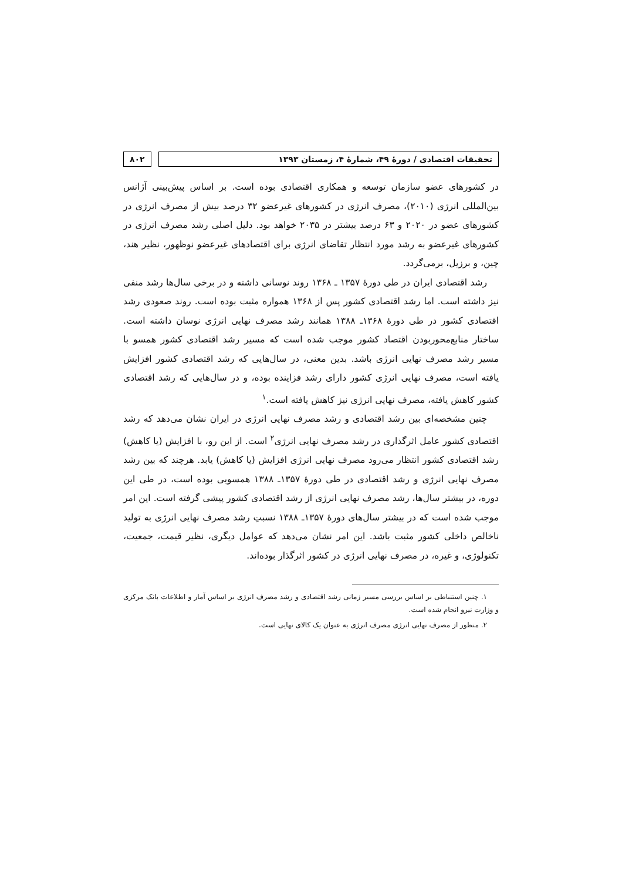تحقیقات اقتصادی / دورهٔ ۴۹، شمارهٔ ۴، زمستان ۱۳۹۳
۸۰۲
در کشورهای عضو سازمان توسعه و همکاری اقتصادی بوده است. بر اساس پیش‌بینی آژانس بین‌المللی انرژی (۲۰۱۰)، مصرف انرژی در کشورهای غیرعضو ۳۲ درصد بیش از مصرف انرژی در کشورهای عضو در ۲۰۲۰ و ۶۳ درصد بیشتر در ۲۰۳۵ خواهد بود. دلیل اصلی رشد مصرف انرژی در کشورهای غیرعضو به رشد مورد انتظار تقاضای انرژی برای اقتصادهای غیرعضو نوظهور، نظیر هند، چین، و برزیل، برمی‌گردد.
رشد اقتصادی ایران در طی دورهٔ ۱۳۵۷ ـ ۱۳۶۸ روند نوسانی داشته و در برخی سال‌ها رشد منفی نیز داشته است. اما رشد اقتصادی کشور پس از ۱۳۶۸ همواره مثبت بوده است. روند صعودی رشد اقتصادی کشور در طی دورهٔ ۱۳۶۸ـ ۱۳۸۸ همانند رشد مصرف نهایی انرژی نوسان داشته است. ساختار منابع‌محوربودن اقتصاد کشور موجب شده است که مسیر رشد اقتصادی کشور همسو با مسیر رشد مصرف نهایی انرژی باشد. بدین معنی، در سال‌هایی که رشد اقتصادی کشور افزایش یافته است، مصرف نهایی انرژی کشور دارای رشد فزاینده بوده، و در سال‌هایی که رشد اقتصادی کشور کاهش یافته، مصرف نهایی انرژی نیز کاهش یافته است.<sup>۱</sup>
چنین مشخصه‌ای بین رشد اقتصادی و رشد مصرف نهایی انرژی در ایران نشان می‌دهد که رشد اقتصادی کشور عامل اثرگذاری در رشد مصرف نهایی انرژی<sup>۲</sup> است. از این رو، با افزایش (یا کاهش) رشد اقتصادی کشور انتظار می‌رود مصرف نهایی انرژی افزایش (یا کاهش) یابد. هرچند که بین رشد مصرف نهایی انرژی و رشد اقتصادی در طی دورهٔ ۱۳۵۷ـ ۱۳۸۸ همسویی بوده است، در طی این دوره، در بیشتر سال‌ها، رشد مصرف نهایی انرژی از رشد اقتصادی کشور پیشی گرفته است. این امر موجب شده است که در بیشتر سال‌های دورهٔ ۱۳۵۷ـ ۱۳۸۸ نسبتِ رشد مصرف نهایی انرژی به تولید ناخالص داخلی کشور مثبت باشد. این امر نشان می‌دهد که عوامل دیگری، نظیر قیمت، جمعیت، تکنولوژی، و غیره، در مصرف نهایی انرژی در کشور اثرگذار بوده‌اند.
۱. چنین استنباطی بر اساس بررسی مسیر زمانی رشد اقتصادی و رشد مصرف انرژی بر اساس آمار و اطلاعات بانک مرکزی و وزارت نیرو انجام شده است.
۲. منظور از مصرف نهایی انرژی مصرف انرژی به عنوان یک کالای نهایی است.